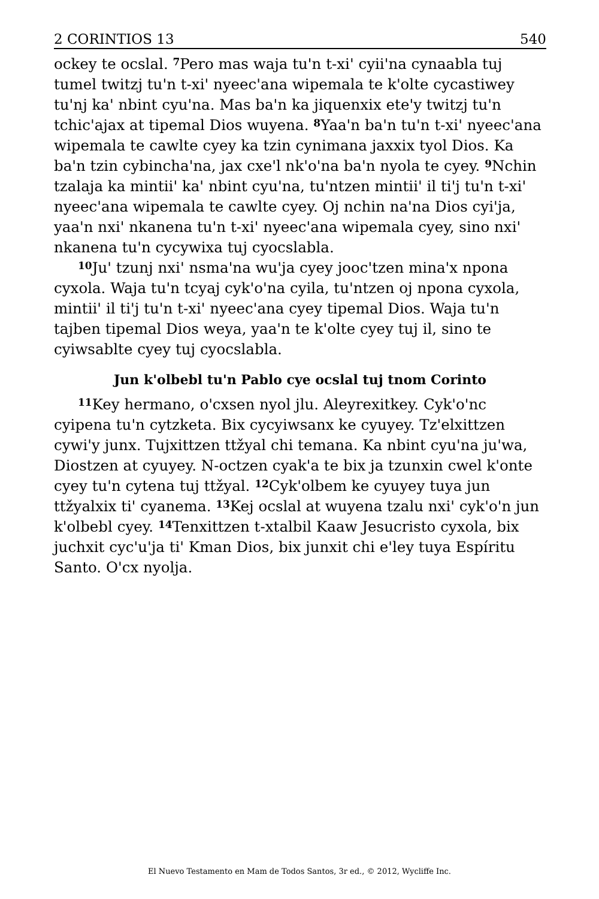2 CORINTIOS 13 540
ockey te ocslal. <sup>7</sup>Pero mas waja tu'n t-xi' cyii'na cynaabla tuj tumel twitzj tu'n t-xi' nyeec'ana wipemala te k'olte cycastiwey tu'nj ka' nbint cyu'na. Mas ba'n ka jiquenxix ete'y twitzj tu'n tchic'ajax at tipemal Dios wuyena. <sup>8</sup>Yaa'n ba'n tu'n t-xi' nyeec'ana wipemala te cawlte cyey ka tzin cynimana jaxxix tyol Dios. Ka ba'n tzin cybincha'na, jax cxe'l nk'o'na ba'n nyola te cyey. <sup>9</sup>Nchin tzalaja ka mintii' ka' nbint cyu'na, tu'ntzen mintii' il ti'j tu'n t-xi' nyeec'ana wipemala te cawlte cyey. Oj nchin na'na Dios cyi'ja, yaa'n nxi' nkanena tu'n t-xi' nyeec'ana wipemala cyey, sino nxi' nkanena tu'n cycywixa tuj cyocslabla.
<sup>10</sup> Ju' tzunj nxi' nsma'na wu'ja cyey jooc'tzen mina'x npona cyxola. Waja tu'n tcyaj cyk'o'na cyila, tu'ntzen oj npona cyxola, mintii' il ti'j tu'n t-xi' nyeec'ana cyey tipemal Dios. Waja tu'n tajben tipemal Dios weya, yaa'n te k'olte cyey tuj il, sino te cyiwsablte cyey tuj cyocslabla.
Jun k'olbebl tu'n Pablo cye ocslal tuj tnom Corinto
<sup>11</sup> Key hermano, o'cxsen nyol jlu. Aleyrexitkey. Cyk'o'nc cyipena tu'n cytzketa. Bix cycyiwsanx ke cyuyey. Tz'elxittzen cywi'y junx. Tujxittzen ttžyal chi temana. Ka nbint cyu'na ju'wa, Diostzen at cyuyey. N-octzen cyak'a te bix ja tzunxin cwel k'onte cyey tu'n cytena tuj ttžyal. <sup>12</sup>Cyk'olbem ke cyuyey tuya jun ttžyalxix ti' cyanema. <sup>13</sup>Kej ocslal at wuyena tzalu nxi' cyk'o'n jun k'olbebl cyey. <sup>14</sup>Tenxittzen t-xtalbil Kaaw Jesucristo cyxola, bix juchxit cyc'u'ja ti' Kman Dios, bix junxit chi e'ley tuya Espíritu Santo. O'cx nyolja.
El Nuevo Testamento en Mam de Todos Santos, 3r ed., © 2012, Wycliffe Inc.